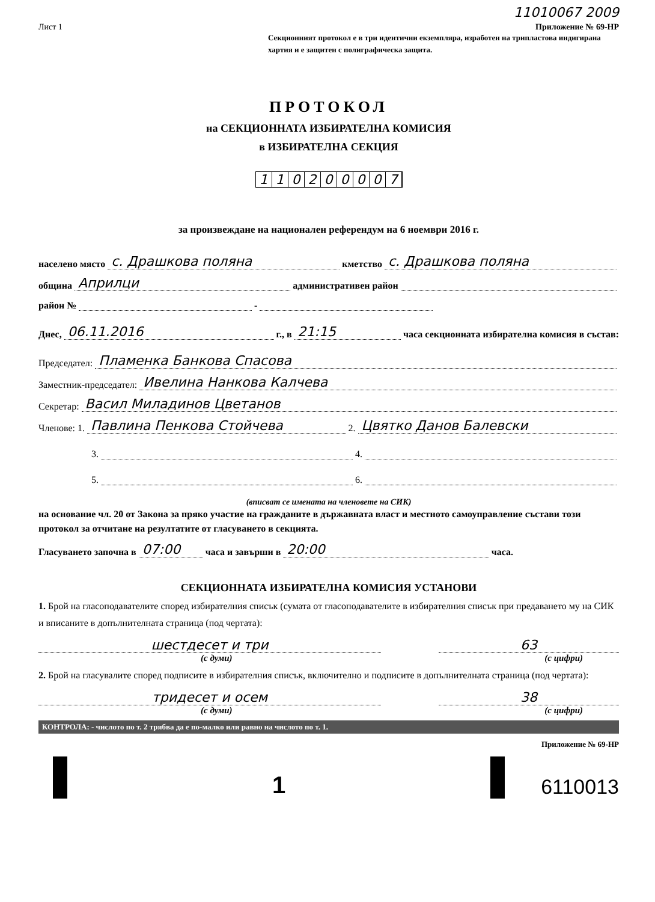11010067 2009
Лист 1 Приложение № 69-НР
Секционният протокол е в три идентични екземпляра, изработен на трипластова индигирана хартия и е защитен с полиграфическа защита.
ПРОТОКОЛ
на СЕКЦИОННАТА ИЗБИРАТЕЛНА КОМИСИЯ
в ИЗБИРАТЕЛНА СЕКЦИЯ
110200007
за произвеждане на национален референдум на 6 ноември 2016 г.
населено място с. Драшкова поляна кметство с. Драшкова поляна
община Априлци административен район
район № -
Днес, 06.11.2016 г., в 21:15 часа секционната избирателна комисия в състав:
Председател: Пламенка Банкова Спасова
Заместник-председател: Ивелина Нанкова Калчева
Секретар: Васил Миладинов Цветанов
Членове: 1. Павлина Пенкова Стойчева 2. Цвятко Данов Балевски
3. 4.
5. 6.
(вписват се имената на членовете на СИК)
на основание чл. 20 от Закона за пряко участие на гражданите в държавната власт и местното самоуправление състави този протокол за отчитане на резултатите от гласуването в секцията.
Гласуването започна в 07:00 часа и завърши в 20:00 часа.
СЕКЦИОННАТА ИЗБИРАТЕЛНА КОМИСИЯ УСТАНОВИ
1. Брой на гласоподавателите според избирателния списък (сумата от гласоподавателите в избирателния списък при предаването му на СИК и вписаните в допълнителната страница (под чертата):
шестдесет и три 63
(с думи) (с цифри)
2. Брой на гласувалите според подписите в избирателния списък, включително и подписите в допълнителната страница (под чертата):
тридесет и осем 38
(с думи) (с цифри)
КОНТРОЛА: - числото по т. 2 трябва да е по-малко или равно на числото по т. 1.
Приложение № 69-НР
1
6110013